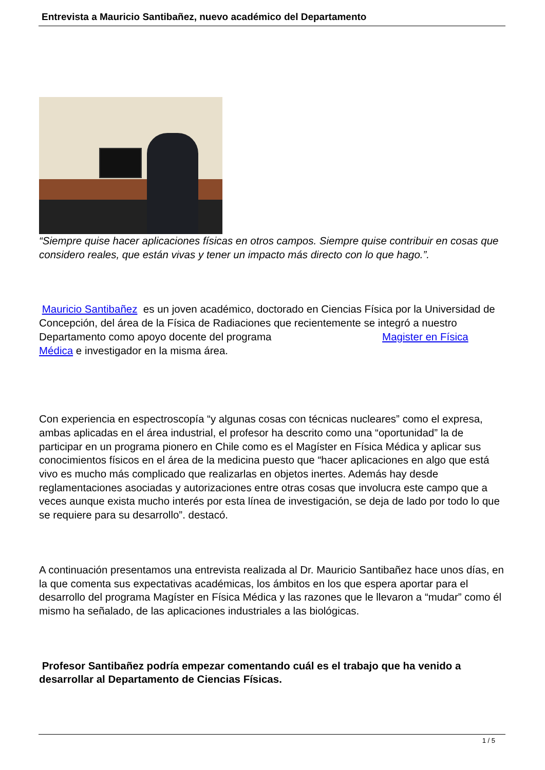Entrevista a Mauricio Santibañez, nuevo académico del Departamento
“Siempre quise hacer aplicaciones físicas en otros campos. Siempre quise contribuir en cosas que considero reales, que están vivas y tener un impacto más directo con lo que hago.”.
Mauricio Santibañez es un joven académico, doctorado en Ciencias Física por la Universidad de Concepción, del área de la Física de Radiaciones que recientemente se integró a nuestro Departamento como apoyo docente del programa Magister en Física Médica e investigador en la misma área.
Con experiencia en espectroscopía “y algunas cosas con técnicas nucleares” como el expresa, ambas aplicadas en el área industrial, el profesor ha descrito como una “oportunidad” la de participar en un programa pionero en Chile como es el Magíster en Física Médica y aplicar sus conocimientos físicos en el área de la medicina puesto que “hacer aplicaciones en algo que está vivo es mucho más complicado que realizarlas en objetos inertes. Además hay desde reglamentaciones asociadas y autorizaciones entre otras cosas que involucra este campo que a veces aunque exista mucho interés por esta línea de investigación, se deja de lado por todo lo que se requiere para su desarrollo”. destacó.
A continuación presentamos una entrevista realizada al Dr. Mauricio Santibañez hace unos días, en la que comenta sus expectativas académicas, los ámbitos en los que espera aportar para el desarrollo del programa Magíster en Física Médica y las razones que le llevaron a “mudar” como él mismo ha señalado, de las aplicaciones industriales a las biológicas.
Profesor Santibañez podría empezar comentando cuál es el trabajo que ha venido a desarrollar al Departamento de Ciencias Físicas.
1 / 5